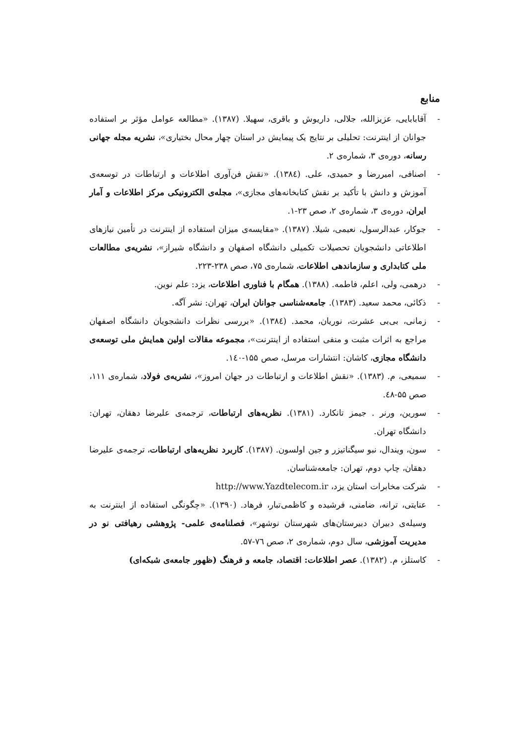منابع
- آقابابایی، عزیزالله، جلالی، داریوش و باقری، سهیلا. (۱۳۸۷). «مطالعه عوامل مؤثر بر استفاده جوانان از اینترنت: تحلیلی بر نتایج یک پیمایش در استان چهار محال بختیاری»، نشریه مجله جهانی رسانه، دوره‌ی ۳، شماره‌ی ۲.
- اصنافی، امیررضا و حمیدی، علی. (۱۳۸٤). «نقش فن‌آوری اطلاعات و ارتباطات در توسعه‌ی آموزش و دانش با تأکید بر نقش کتابخانه‌های مجازی»، مجله‌ی الکترونیکی مرکز اطلاعات و آمار ایران، دوره‌ی ۳، شماره‌ی ۲، صص ۲۳-۱.
- جوکار، عبدالرسول، نعیمی، شیلا. (۱۳۸۷). «مقایسه‌ی میزان استفاده از اینترنت در تأمین نیازهای اطلاعاتی دانشجویان تحصیلات تکمیلی دانشگاه اصفهان و دانشگاه شیراز»، نشریه‌ی مطالعات ملی کتابداری و سازماندهی اطلاعات، شماره‌ی ۷۵، صص ۲۳۸-۲۲۳.
- درهمی، ولی، اعلم، فاطمه. (۱۳۸۸). همگام با فناوری اطلاعات، یزد: علم نوین.
- ذکائی، محمد سعید. (۱۳۸۳). جامعه‌شناسی جوانان ایران، تهران: نشر آگه.
- زمانی، بی‌بی عشرت، نوریان، محمد. (۱۳۸٤). «بررسی نظرات دانشجویان دانشگاه اصفهان مراجع به اثرات مثبت و منفی استفاده از اینترنت»، مجموعه مقالات اولین همایش ملی توسعه‌ی دانشگاه مجازی، کاشان: انتشارات مرسل، صص ۱۵۵-۱٤۰.
- سمیعی، م. (۱۳۸۳). «نقش اطلاعات و ارتباطات در جهان امروز»، نشریه‌ی فولاد، شماره‌ی ۱۱۱، صص ۵۵-٤۸.
- سورین، ورنر . جیمز تانکارد. (۱۳۸۱). نظریه‌های ارتباطات، ترجمه‌ی علیرضا دهقان، تهران: دانشگاه تهران.
- سون، ویندال، نبو سیگناتیزر و جین اولسون. (۱۳۸۷). کاربرد نظریه‌های ارتباطات، ترجمه‌ی علیرضا دهقان، چاپ دوم، تهران: جامعه‌شناسان.
- شرکت مخابرات استان یزد، http://www.Yazdtelecom.ir
- عنایتی، ترانه، ضامنی، فرشیده و کاظمی‌تبار، فرهاد. (۱۳۹۰). «چگونگی استفاده از اینترنت به وسیله‌ی دبیران دبیرستان‌های شهرستان نوشهر»، فصلنامه‌ی علمی- پژوهشی رهیافتی نو در مدیریت آموزشی، سال دوم، شماره‌ی ۲، صص ۷٦-۵۷.
- کاستلز، م. (۱۳۸۲). عصر اطلاعات: اقتصاد، جامعه و فرهنگ (ظهور جامعه‌ی شبکه‌ای)